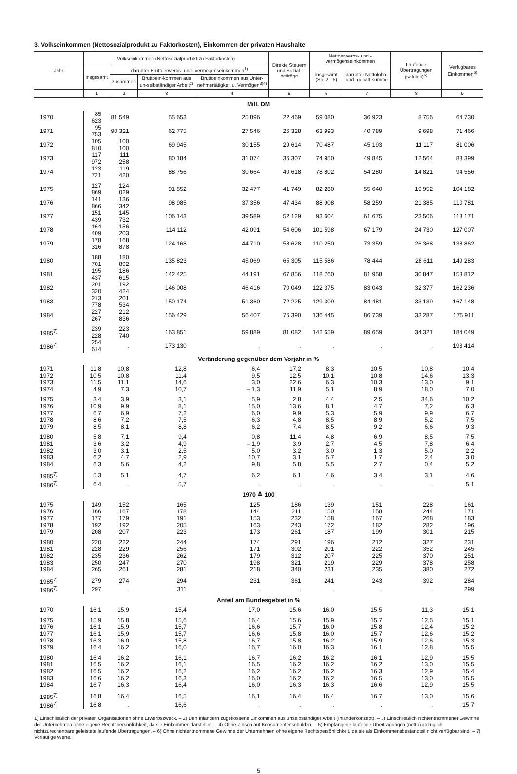3. Volkseinkommen (Nettosozialprodukt zu Faktorkosten), Einkommen der privaten Haushalte
| Jahr | Volkseinkommen (Nettosozialprodukt zu Faktorkosten) | | | | Direkte Steuern und Sozial-beiträge | Nettoerwerbs- und -vermögenseinkommen | | Laufende Übertragungen (saldiert)<sup>5)</sup> | Verfügbares Einkommen<sup>6)</sup> |
| --- | --- | --- | --- | --- | --- | --- | --- | --- | --- |
| | insgesamt | darunter Bruttoerwerbs- und -vermögenseinkommen<sup>1)</sup> | | | | insgesamt (Sp. 2 - 5) | darunter Nettolohn- und -gehalt-summe | | |
| | | zusammen | Bruttoein-kommen aus un-selbständiger Arbeit<sup>2)</sup> | Bruttoeinkommen aus Unter-nehmertätigkeit u. Vermögen<sup>3)4)</sup> | | | | | |
| | 1 | 2 | 3 | 4 | 5 | 6 | 7 | 8 | 9 |
| Mill. DM | | | | | | | | | |
| 1970 | 85 623 | 81 549 | 55 653 | 25 896 | 22 469 | 59 080 | 36 923 | 8 756 | 64 730 |
| 1971 | 95 753 | 90 321 | 62 775 | 27 546 | 26 328 | 63 993 | 40 789 | 9 698 | 71 466 |
| 1972 | 105 810 | 100 100 | 69 945 | 30 155 | 29 614 | 70 487 | 45 193 | 11 117 | 81 006 |
| 1973 | 117 972 | 111 258 | 80 184 | 31 074 | 36 307 | 74 950 | 49 845 | 12 564 | 88 399 |
| 1974 | 123 721 | 119 420 | 88 756 | 30 664 | 40 618 | 78 802 | 54 280 | 14 821 | 94 556 |
| 1975 | 127 869 | 124 029 | 91 552 | 32 477 | 41 749 | 82 280 | 55 640 | 19 952 | 104 182 |
| 1976 | 141 866 | 136 342 | 98 985 | 37 356 | 47 434 | 88 908 | 58 259 | 21 385 | 110 781 |
| 1977 | 151 439 | 145 732 | 106 143 | 39 589 | 52 129 | 93 604 | 61 675 | 23 506 | 118 171 |
| 1978 | 164 409 | 156 203 | 114 112 | 42 091 | 54 606 | 101 598 | 67 179 | 24 730 | 127 007 |
| 1979 | 178 316 | 168 878 | 124 168 | 44 710 | 58 628 | 110 250 | 73 359 | 26 368 | 138 862 |
| 1980 | 188 701 | 180 892 | 135 823 | 45 069 | 65 305 | 115 586 | 78 444 | 28 611 | 149 283 |
| 1981 | 195 437 | 186 615 | 142 425 | 44 191 | 67 856 | 118 760 | 81 958 | 30 847 | 158 812 |
| 1982 | 201 320 | 192 424 | 146 008 | 46 416 | 70 049 | 122 375 | 83 043 | 32 377 | 162 236 |
| 1983 | 213 778 | 201 534 | 150 174 | 51 360 | 72 225 | 129 309 | 84 481 | 33 139 | 167 148 |
| 1984 | 227 267 | 212 836 | 156 429 | 56 407 | 76 390 | 136 445 | 86 739 | 33 287 | 175 911 |
| 1985<sup>7)</sup> | 239 228 | 223 740 | 163 851 | 59 889 | 81 082 | 142 659 | 89 659 | 34 321 | 184 049 |
| 1986<sup>7)</sup> | 254 614 | . | 173 130 | . | . | . | . | . | 193 414 |
| Veränderung gegenüber dem Vorjahr in % | | | | | | | | | |
| 1971 | 11,8 | 10,8 | 12,8 | 6,4 | 17,2 | 8,3 | 10,5 | 10,8 | 10,4 |
| 1972 | 10,5 | 10,8 | 11,4 | 9,5 | 12,5 | 10,1 | 10,8 | 14,6 | 13,3 |
| 1973 | 11,5 | 11,1 | 14,6 | 3,0 | 22,6 | 6,3 | 10,3 | 13,0 | 9,1 |
| 1974 | 4,9 | 7,3 | 10,7 | – 1,3 | 11,9 | 5,1 | 8,9 | 18,0 | 7,0 |
| 1975 | 3,4 | 3,9 | 3,1 | 5,9 | 2,8 | 4,4 | 2,5 | 34,6 | 10,2 |
| 1976 | 10,9 | 9,9 | 8,1 | 15,0 | 13,6 | 8,1 | 4,7 | 7,2 | 6,3 |
| 1977 | 6,7 | 6,9 | 7,2 | 6,0 | 9,9 | 5,3 | 5,9 | 9,9 | 6,7 |
| 1978 | 8,6 | 7,2 | 7,5 | 6,3 | 4,8 | 8,5 | 8,9 | 5,2 | 7,5 |
| 1979 | 8,5 | 8,1 | 8,8 | 6,2 | 7,4 | 8,5 | 9,2 | 6,6 | 9,3 |
| 1980 | 5,8 | 7,1 | 9,4 | 0,8 | 11,4 | 4,8 | 6,9 | 8,5 | 7,5 |
| 1981 | 3,6 | 3,2 | 4,9 | – 1,9 | 3,9 | 2,7 | 4,5 | 7,8 | 6,4 |
| 1982 | 3,0 | 3,1 | 2,5 | 5,0 | 3,2 | 3,0 | 1,3 | 5,0 | 2,2 |
| 1983 | 6,2 | 4,7 | 2,9 | 10,7 | 3,1 | 5,7 | 1,7 | 2,4 | 3,0 |
| 1984 | 6,3 | 5,6 | 4,2 | 9,8 | 5,8 | 5,5 | 2,7 | 0,4 | 5,2 |
| 1985<sup>7)</sup> | 5,3 | 5,1 | 4,7 | 6,2 | 6,1 | 4,6 | 3,4 | 3,1 | 4,6 |
| 1986<sup>7)</sup> | 6,4 | . | 5,7 | . | . | . | . | . | 5,1 |
| 1970 ≙ 100 | | | | | | | | | |
| 1975 | 149 | 152 | 165 | 125 | 186 | 139 | 151 | 228 | 161 |
| 1976 | 166 | 167 | 178 | 144 | 211 | 150 | 158 | 244 | 171 |
| 1977 | 177 | 179 | 191 | 153 | 232 | 158 | 167 | 268 | 183 |
| 1978 | 192 | 192 | 205 | 163 | 243 | 172 | 182 | 282 | 196 |
| 1979 | 208 | 207 | 223 | 173 | 261 | 187 | 199 | 301 | 215 |
| 1980 | 220 | 222 | 244 | 174 | 291 | 196 | 212 | 327 | 231 |
| 1981 | 228 | 229 | 256 | 171 | 302 | 201 | 222 | 352 | 245 |
| 1982 | 235 | 236 | 262 | 179 | 312 | 207 | 225 | 370 | 251 |
| 1983 | 250 | 247 | 270 | 198 | 321 | 219 | 229 | 378 | 258 |
| 1984 | 265 | 261 | 281 | 218 | 340 | 231 | 235 | 380 | 272 |
| 1985<sup>7)</sup> | 279 | 274 | 294 | 231 | 361 | 241 | 243 | 392 | 284 |
| 1986<sup>7)</sup> | 297 | . | 311 | . | . | . | . | . | 299 |
| Anteil am Bundesgebiet in % | | | | | | | | | |
| 1970 | 16,1 | 15,9 | 15,4 | 17,0 | 15,6 | 16,0 | 15,5 | 11,3 | 15,1 |
| 1975 | 15,9 | 15,8 | 15,6 | 16,4 | 15,6 | 15,9 | 15,7 | 12,5 | 15,1 |
| 1976 | 16,1 | 15,9 | 15,7 | 16,6 | 15,7 | 16,0 | 15,8 | 12,4 | 15,2 |
| 1977 | 16,1 | 15,9 | 15,7 | 16,6 | 15,8 | 16,0 | 15,7 | 12,6 | 15,2 |
| 1978 | 16,3 | 16,0 | 15,8 | 16,7 | 15,8 | 16,2 | 15,9 | 12,6 | 15,3 |
| 1979 | 16,4 | 16,2 | 16,0 | 16,7 | 16,0 | 16,3 | 16,1 | 12,8 | 15,5 |
| 1980 | 16,4 | 16,2 | 16,1 | 16,7 | 16,2 | 16,2 | 16,1 | 12,9 | 15,5 |
| 1981 | 16,5 | 16,2 | 16,1 | 16,5 | 16,2 | 16,2 | 16,2 | 13,0 | 15,5 |
| 1982 | 16,5 | 16,2 | 16,2 | 16,2 | 16,2 | 16,2 | 16,3 | 12,9 | 15,4 |
| 1983 | 16,6 | 16,2 | 16,3 | 16,0 | 16,2 | 16,2 | 16,5 | 13,0 | 15,5 |
| 1984 | 16,7 | 16,3 | 16,4 | 16,0 | 16,3 | 16,3 | 16,6 | 12,9 | 15,5 |
| 1985<sup>7)</sup> | 16,8 | 16,4 | 16,5 | 16,1 | 16,4 | 16,4 | 16,7 | 13,0 | 15,6 |
| 1986<sup>7)</sup> | 16,8 | . | 16,6 | . | . | . | . | . | 15,7 |
1) Einschließlich der privaten Organisationen ohne Erwerbszweck. – 2) Den Inländern zugeflossene Einkommen aus unselbständiger Arbeit (Inländerkonzept). – 3) Einschließlich nichtentnommener Gewinne der Unternehmen ohne eigene Rechtspersönlichkeit, da sie Einkommen darstellen. – 4) Ohne Zinsen auf Konsumentenschulden. – 5) Empfangene laufende Übertragungen (netto) abzüglich nichtzurechenbare geleistete laufende Übertragungen. – 6) Ohne nichtentnommene Gewinne der Unternehmen ohne eigene Rechtspersönlichkeit, da sie als Einkommensbestandteil nicht verfügbar sind. – 7) Vorläufige Werte.
5